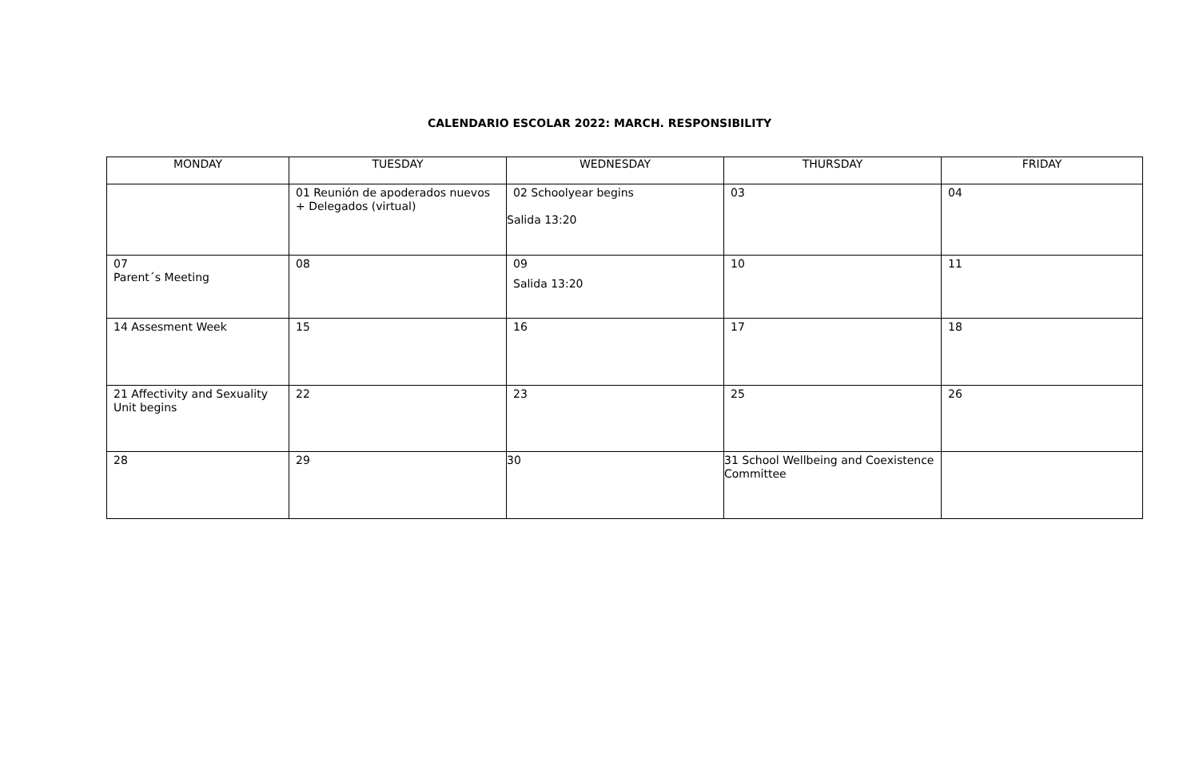CALENDARIO ESCOLAR 2022: MARCH. RESPONSIBILITY
| MONDAY | TUESDAY | WEDNESDAY | THURSDAY | FRIDAY |
| --- | --- | --- | --- | --- |
| | 01 Reunión de apoderados nuevos + Delegados (virtual) | 02 Schoolyear begins Salida 13:20 | 03 | 04 |
| 07 Parent´s Meeting | 08 | 09 Salida 13:20 | 10 | 11 |
| 14 Assesment Week | 15 | 16 | 17 | 18 |
| 21 Affectivity and Sexuality Unit begins | 22 | 23 | 25 | 26 |
| 28 | 29 | 30 | 31 School Wellbeing and Coexistence Committee | |